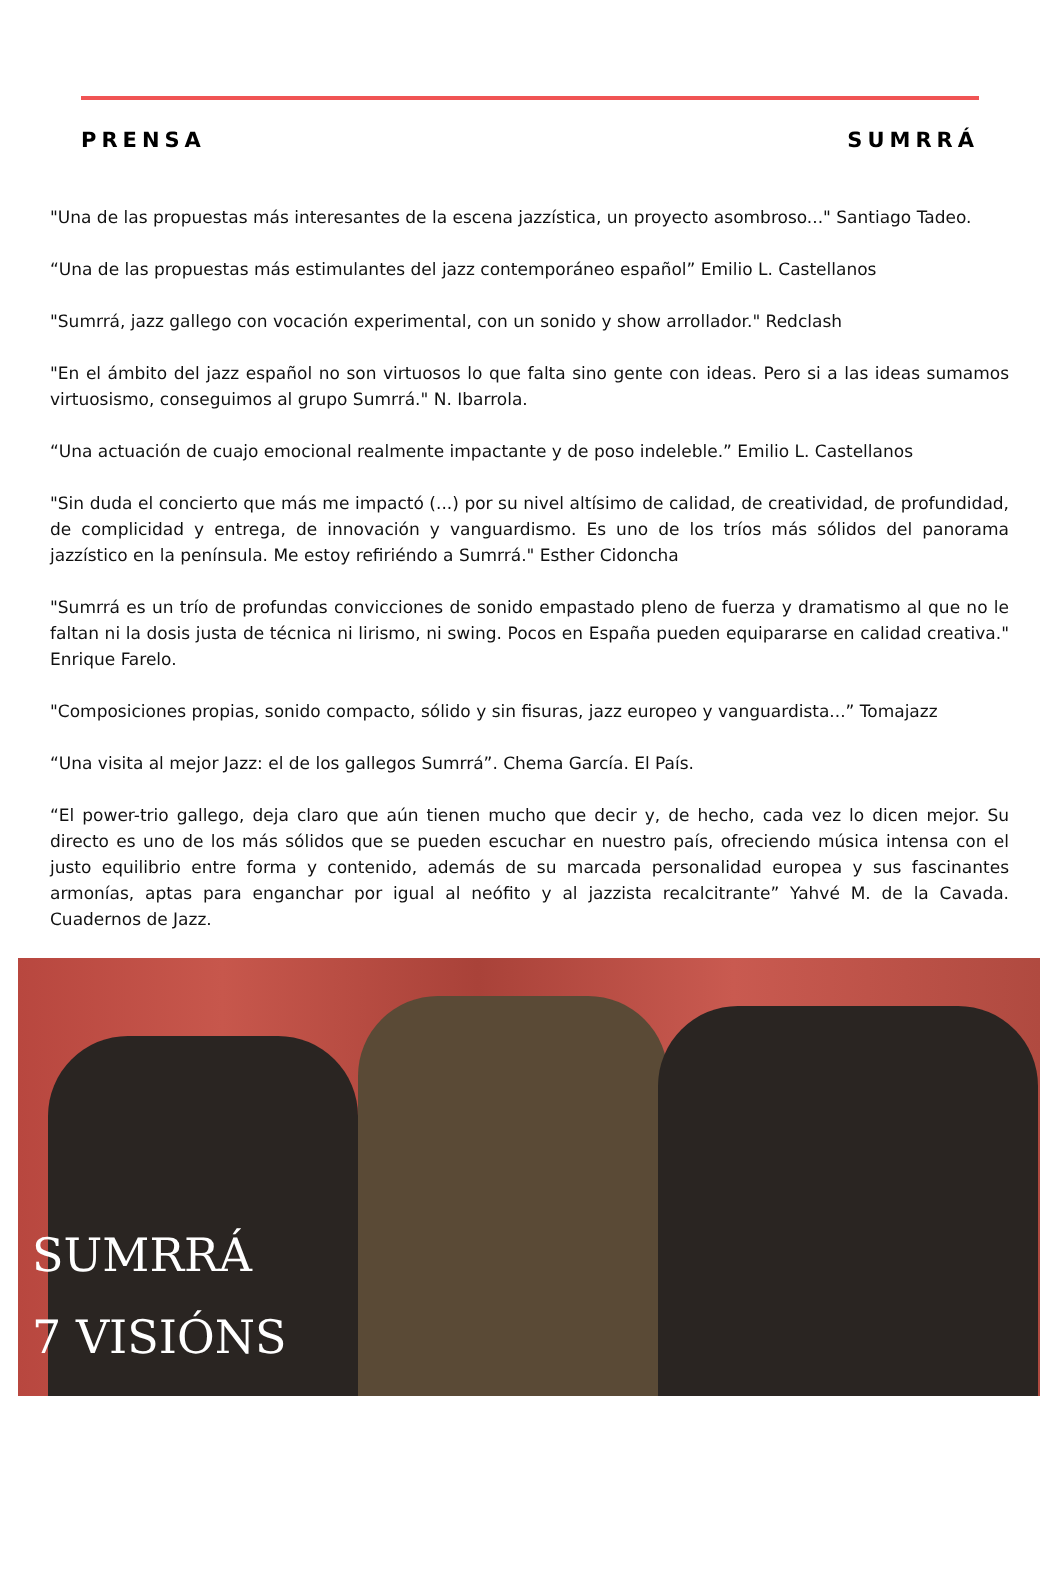PRENSA SUMRRÁ
"Una de las propuestas más interesantes de la escena jazzística, un proyecto asombroso..." Santiago Tadeo.
“Una de las propuestas más estimulantes del jazz contemporáneo español” Emilio L. Castellanos
"Sumrrá, jazz gallego con vocación experimental, con un sonido y show arrollador." Redclash
"En el ámbito del jazz español no son virtuosos lo que falta sino gente con ideas. Pero si a las ideas sumamos virtuosismo, conseguimos al grupo Sumrrá." N. Ibarrola.
“Una actuación de cuajo emocional realmente impactante y de poso indeleble.” Emilio L. Castellanos
"Sin duda el concierto que más me impactó (...) por su nivel altísimo de calidad, de creatividad, de profundidad, de complicidad y entrega, de innovación y vanguardismo. Es uno de los tríos más sólidos del panorama jazzístico en la península. Me estoy refiriéndo a Sumrrá." Esther Cidoncha
"Sumrrá es un trío de profundas convicciones de sonido empastado pleno de fuerza y dramatismo al que no le faltan ni la dosis justa de técnica ni lirismo, ni swing. Pocos en España pueden equipararse en calidad creativa." Enrique Farelo.
"Composiciones propias, sonido compacto, sólido y sin fisuras, jazz europeo y vanguardista...” Tomajazz
“Una visita al mejor Jazz: el de los gallegos Sumrrá”. Chema García. El País.
“El power-trio gallego, deja claro que aún tienen mucho que decir y, de hecho, cada vez lo dicen mejor. Su directo es uno de los más sólidos que se pueden escuchar en nuestro país, ofreciendo música intensa con el justo equilibrio entre forma y contenido, además de su marcada personalidad europea y sus fascinantes armonías, aptas para enganchar por igual al neófito y al jazzista recalcitrante” Yahvé M. de la Cavada. Cuadernos de Jazz.
SUMRRÁ
7 VISIÓNS